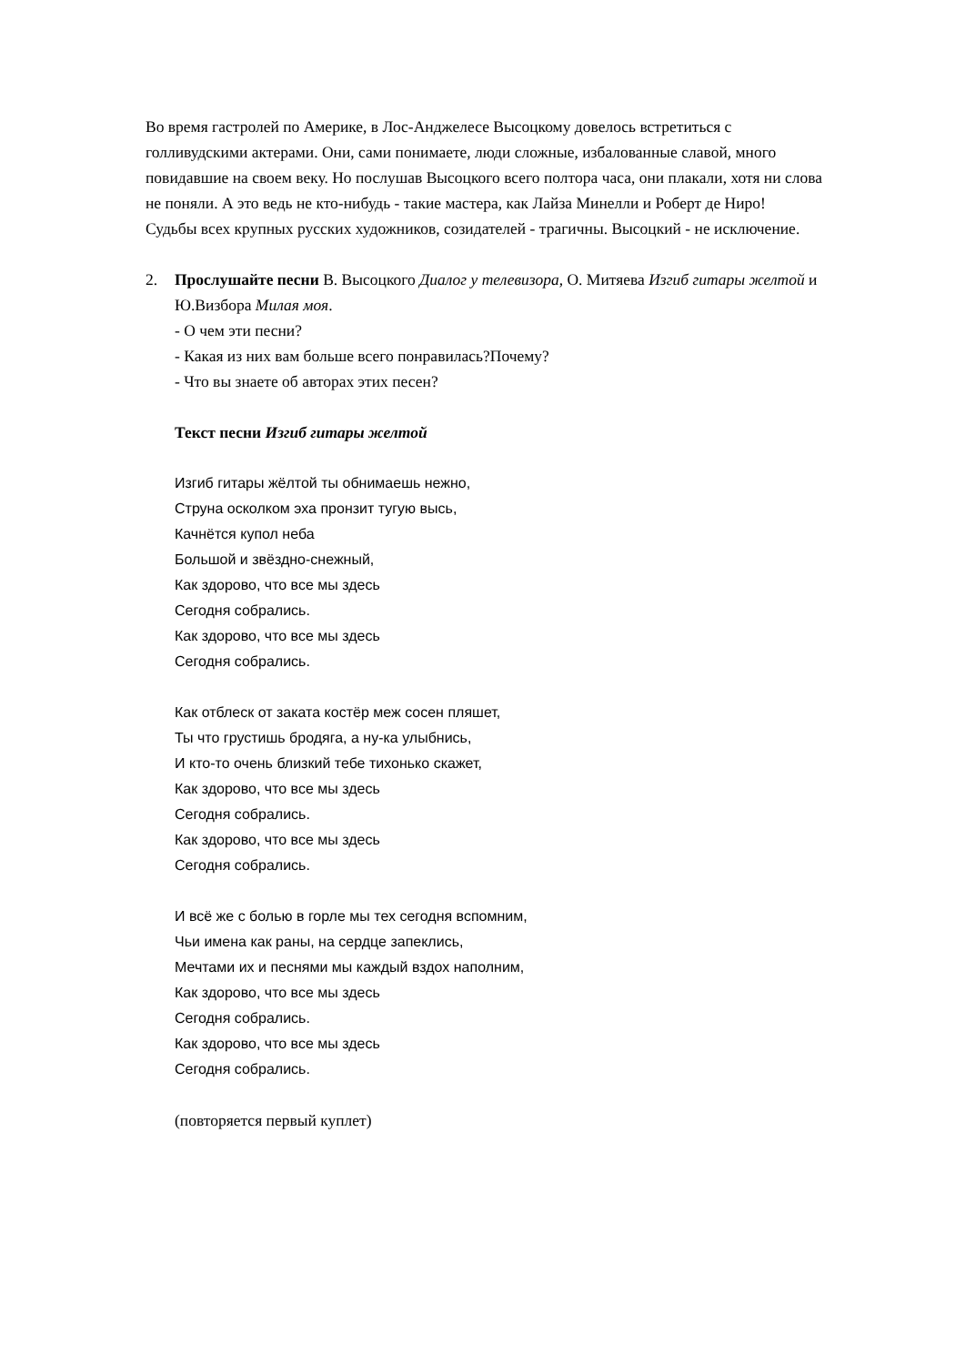Во время гастролей по Америке, в Лос-Анджелесе Высоцкому довелось встретиться с голливудскими актерами. Они, сами понимаете, люди сложные, избалованные славой, много повидавшие на своем веку. Но послушав Высоцкого всего полтора часа, они плакали, хотя ни слова не поняли. А это ведь не кто-нибудь - такие мастера, как Лайза Минелли и Роберт де Ниро!
Судьбы всех крупных русских художников, созидателей - трагичны. Высоцкий - не исключение.
2. Прослушайте песни В. Высоцкого Диалог у телевизора, О. Митяева Изгиб гитары желтой и Ю.Визбора Милая моя.
- О чем эти песни?
- Какая из них вам больше всего понравилась?Почему?
- Что вы знаете об авторах этих песен?
Текст песни Изгиб гитары желтой
Изгиб гитары жёлтой ты обнимаешь нежно,
Струна осколком эха пронзит тугую высь,
Качнётся купол неба
Большой и звёздно-снежный,
Как здорово, что все мы здесь
Сегодня собрались.
Как здорово, что все мы здесь
Сегодня собрались.
Как отблеск от заката костёр меж сосен пляшет,
Ты что грустишь бродяга, а ну-ка улыбнись,
И кто-то очень близкий тебе тихонько скажет,
Как здорово, что все мы здесь
Сегодня собрались.
Как здорово, что все мы здесь
Сегодня собрались.
И всё же с болью в горле мы тех сегодня вспомним,
Чьи имена как раны, на сердце запеклись,
Мечтами их и песнями мы каждый вздох наполним,
Как здорово, что все мы здесь
Сегодня собрались.
Как здорово, что все мы здесь
Сегодня собрались.
(повторяется первый куплет)